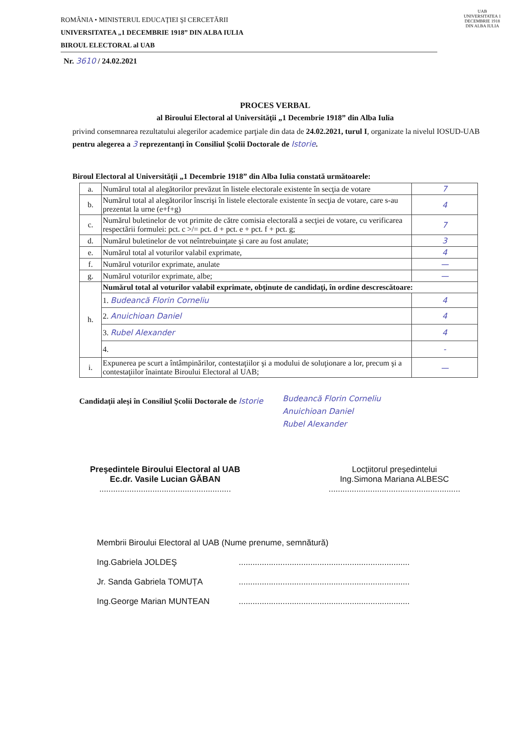UAB
UNIVERSITATEA 1 DECEMBRIE 1918 DIN ALBA IULIA
ROMÂNIA • MINISTERUL EDUCAŢIEI ŞI CERCETĂRII
UNIVERSITATEA „1 DECEMBRIE 1918” DIN ALBA IULIA
BIROUL ELECTORAL al UAB
Nr. 3610 / 24.02.2021
PROCES VERBAL
al Biroului Electoral al Universităţii „1 Decembrie 1918” din Alba Iulia
privind consemnarea rezultatului alegerilor academice parţiale din data de 24.02.2021, turul I, organizate la nivelul IOSUD-UAB pentru alegerea a 3 reprezentanţi în Consiliul Şcolii Doctorale de Istorie.
Biroul Electoral al Universităţii „1 Decembrie 1918” din Alba Iulia constată următoarele:
| a. | Numărul total al alegătorilor prevăzut în listele electorale existente în secţia de votare | 7 |
| b. | Numărul total al alegătorilor înscrişi în listele electorale existente în secţia de votare, care s-au prezentat la urne (e+f+g) | 4 |
| c. | Numărul buletinelor de vot primite de către comisia electorală a secţiei de votare, cu verificarea respectării formulei: pct. c >/= pct. d + pct. e + pct. f + pct. g; | 7 |
| d. | Numărul buletinelor de vot neîntrebuinţate şi care au fost anulate; | 3 |
| e. | Numărul total al voturilor valabil exprimate, | 4 |
| f. | Numărul voturilor exprimate, anulate | — |
| g. | Numărul voturilor exprimate, albe; | — |
| h. | Numărul total al voturilor valabil exprimate, obţinute de candidaţi, în ordine descrescătoare: | |
| | 1. Budeancă Florin Corneliu | 4 |
| | 2. Anuichioan Daniel | 4 |
| | 3. Rubel Alexander | 4 |
| | 4. | - |
| i. | Expunerea pe scurt a întâmpinărilor, contestaţiilor şi a modului de soluţionare a lor, precum şi a contestaţiilor înaintate Biroului Electoral al UAB; | — |
Candidaţii aleşi în Consiliul Şcolii Doctorale de Istorie
Budeancă Florin Corneliu
Anuichioan Daniel
Rubel Alexander
Preşedintele Biroului Electoral al UAB
Ec.dr. Vasile Lucian GĂBAN
.........................................................
Locţiitorul preşedintelui
Ing.Simona Mariana ALBESC
.........................................................
Membrii Biroului Electoral al UAB (Nume prenume, semnătură)
Ing.Gabriela JOLDEŞ..........................................................................
Jr. Sanda Gabriela TOMUȚA..........................................................................
Ing.George Marian MUNTEAN..........................................................................